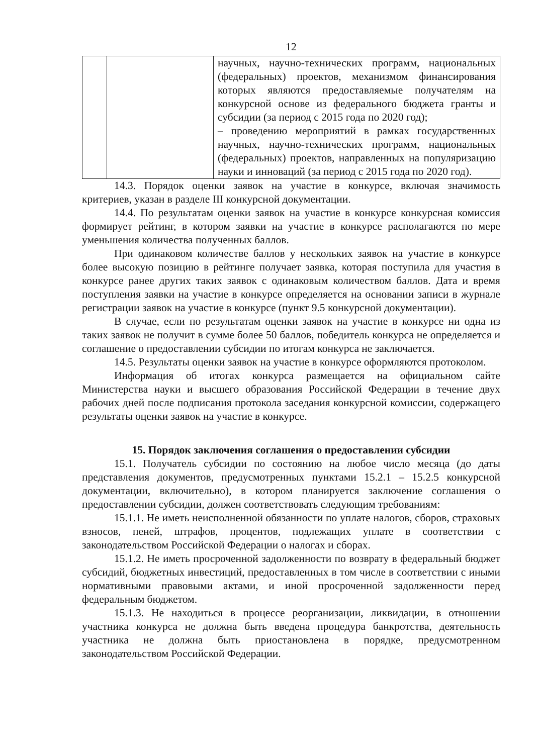12
| | | научных, научно-технических программ, национальных (федеральных) проектов, механизмом финансирования которых являются предоставляемые получателям на конкурсной основе из федерального бюджета гранты и субсидии (за период с 2015 года по 2020 год); – проведению мероприятий в рамках государственных научных, научно-технических программ, национальных (федеральных) проектов, направленных на популяризацию науки и инноваций (за период с 2015 года по 2020 год). |
14.3. Порядок оценки заявок на участие в конкурсе, включая значимость критериев, указан в разделе III конкурсной документации.
14.4. По результатам оценки заявок на участие в конкурсе конкурсная комиссия формирует рейтинг, в котором заявки на участие в конкурсе располагаются по мере уменьшения количества полученных баллов.
При одинаковом количестве баллов у нескольких заявок на участие в конкурсе более высокую позицию в рейтинге получает заявка, которая поступила для участия в конкурсе ранее других таких заявок с одинаковым количеством баллов. Дата и время поступления заявки на участие в конкурсе определяется на основании записи в журнале регистрации заявок на участие в конкурсе (пункт 9.5 конкурсной документации).
В случае, если по результатам оценки заявок на участие в конкурсе ни одна из таких заявок не получит в сумме более 50 баллов, победитель конкурса не определяется и соглашение о предоставлении субсидии по итогам конкурса не заключается.
14.5. Результаты оценки заявок на участие в конкурсе оформляются протоколом.
Информация об итогах конкурса размещается на официальном сайте Министерства науки и высшего образования Российской Федерации в течение двух рабочих дней после подписания протокола заседания конкурсной комиссии, содержащего результаты оценки заявок на участие в конкурсе.
15. Порядок заключения соглашения о предоставлении субсидии
15.1. Получатель субсидии по состоянию на любое число месяца (до даты представления документов, предусмотренных пунктами 15.2.1 – 15.2.5 конкурсной документации, включительно), в котором планируется заключение соглашения о предоставлении субсидии, должен соответствовать следующим требованиям:
15.1.1. Не иметь неисполненной обязанности по уплате налогов, сборов, страховых взносов, пеней, штрафов, процентов, подлежащих уплате в соответствии с законодательством Российской Федерации о налогах и сборах.
15.1.2. Не иметь просроченной задолженности по возврату в федеральный бюджет субсидий, бюджетных инвестиций, предоставленных в том числе в соответствии с иными нормативными правовыми актами, и иной просроченной задолженности перед федеральным бюджетом.
15.1.3. Не находиться в процессе реорганизации, ликвидации, в отношении участника конкурса не должна быть введена процедура банкротства, деятельность участника не должна быть приостановлена в порядке, предусмотренном законодательством Российской Федерации.